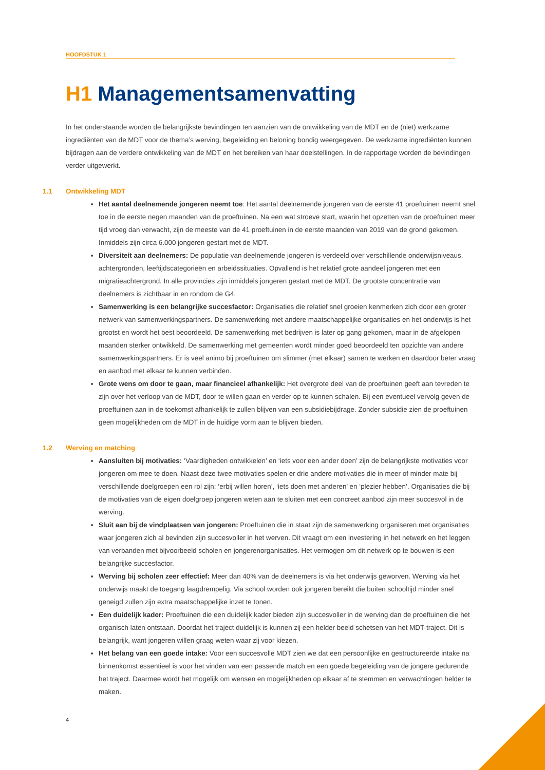HOOFDSTUK 1
H1 Managementsamenvatting
In het onderstaande worden de belangrijkste bevindingen ten aanzien van de ontwikkeling van de MDT en de (niet) werkzame ingrediënten van de MDT voor de thema’s werving, begeleiding en beloning bondig weergegeven. De werkzame ingrediënten kunnen bijdragen aan de verdere ontwikkeling van de MDT en het bereiken van haar doelstellingen. In de rapportage worden de bevindingen verder uitgewerkt.
1.1 Ontwikkeling MDT
Het aantal deelnemende jongeren neemt toe: Het aantal deelnemende jongeren van de eerste 41 proeftuinen neemt snel toe in de eerste negen maanden van de proeftuinen. Na een wat stroeve start, waarin het opzetten van de proeftuinen meer tijd vroeg dan verwacht, zijn de meeste van de 41 proeftuinen in de eerste maanden van 2019 van de grond gekomen. Inmiddels zijn circa 6.000 jongeren gestart met de MDT.
Diversiteit aan deelnemers: De populatie van deelnemende jongeren is verdeeld over verschillende onderwijsniveaus, achtergronden, leeftijdscategorieën en arbeidssituaties. Opvallend is het relatief grote aandeel jongeren met een migratieachtergrond. In alle provincies zijn inmiddels jongeren gestart met de MDT. De grootste concentratie van deelnemers is zichtbaar in en rondom de G4.
Samenwerking is een belangrijke succesfactor: Organisaties die relatief snel groeien kenmerken zich door een groter netwerk van samenwerkingspartners. De samenwerking met andere maatschappelijke organisaties en het onderwijs is het grootst en wordt het best beoordeeld. De samenwerking met bedrijven is later op gang gekomen, maar in de afgelopen maanden sterker ontwikkeld. De samenwerking met gemeenten wordt minder goed beoordeeld ten opzichte van andere samenwerkingspartners. Er is veel animo bij proeftuinen om slimmer (met elkaar) samen te werken en daardoor beter vraag en aanbod met elkaar te kunnen verbinden.
Grote wens om door te gaan, maar financieel afhankelijk: Het overgrote deel van de proeftuinen geeft aan tevreden te zijn over het verloop van de MDT, door te willen gaan en verder op te kunnen schalen. Bij een eventueel vervolg geven de proeftuinen aan in de toekomst afhankelijk te zullen blijven van een subsidiebijdrage. Zonder subsidie zien de proeftuinen geen mogelijkheden om de MDT in de huidige vorm aan te blijven bieden.
1.2 Werving en matching
Aansluiten bij motivaties: ‘Vaardigheden ontwikkelen’ en ‘iets voor een ander doen’ zijn de belangrijkste motivaties voor jongeren om mee te doen. Naast deze twee motivaties spelen er drie andere motivaties die in meer of minder mate bij verschillende doelgroepen een rol zijn: ‘erbij willen horen’, ‘iets doen met anderen’ en ‘plezier hebben’. Organisaties die bij de motivaties van de eigen doelgroep jongeren weten aan te sluiten met een concreet aanbod zijn meer succesvol in de werving.
Sluit aan bij de vindplaatsen van jongeren: Proeftuinen die in staat zijn de samenwerking organiseren met organisaties waar jongeren zich al bevinden zijn succesvoller in het werven. Dit vraagt om een investering in het netwerk en het leggen van verbanden met bijvoorbeeld scholen en jongerenorganisaties. Het vermogen om dit netwerk op te bouwen is een belangrijke succesfactor.
Werving bij scholen zeer effectief: Meer dan 40% van de deelnemers is via het onderwijs geworven. Werving via het onderwijs maakt de toegang laagdrempelig. Via school worden ook jongeren bereikt die buiten schooltijd minder snel geneigd zullen zijn extra maatschappelijke inzet te tonen.
Een duidelijk kader: Proeftuinen die een duidelijk kader bieden zijn succesvoller in de werving dan de proeftuinen die het organisch laten ontstaan. Doordat het traject duidelijk is kunnen zij een helder beeld schetsen van het MDT-traject. Dit is belangrijk, want jongeren willen graag weten waar zij voor kiezen.
Het belang van een goede intake: Voor een succesvolle MDT zien we dat een persoonlijke en gestructureerde intake na binnenkomst essentieel is voor het vinden van een passende match en een goede begeleiding van de jongere gedurende het traject. Daarmee wordt het mogelijk om wensen en mogelijkheden op elkaar af te stemmen en verwachtingen helder te maken.
4